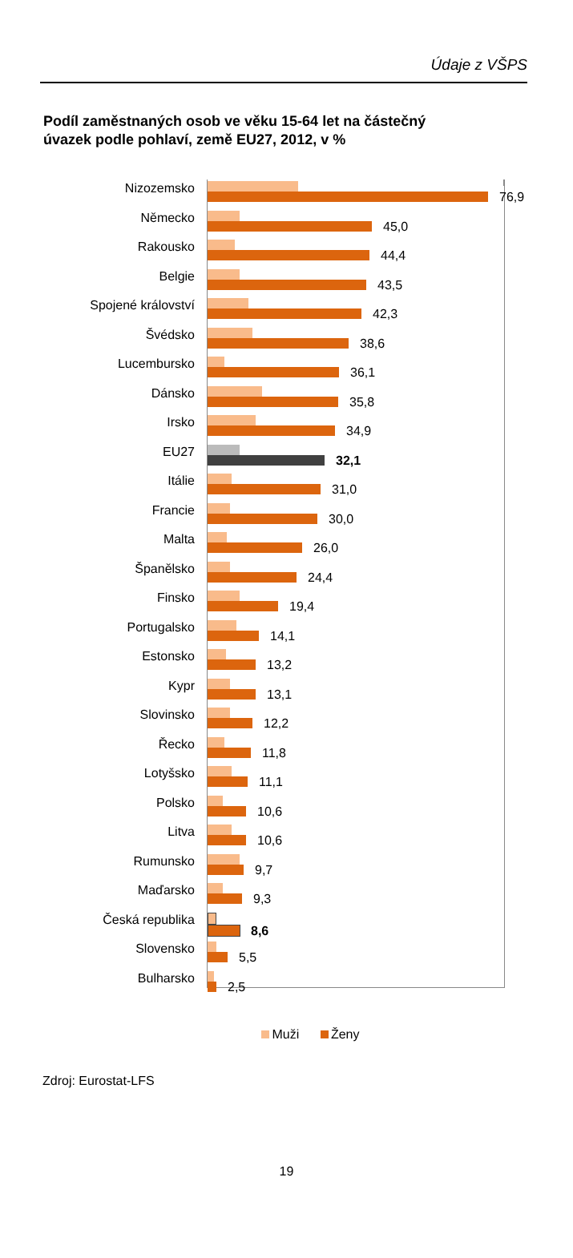Údaje z VŠPS
Podíl zaměstnaných osob ve věku 15-64 let na částečný
úvazek podle pohlaví, země EU27, 2012, v %
Nizozemsko
76,9
Německo
45,0
Rakousko
44,4
Belgie
43,5
Spojené království
42,3
Švédsko
38,6
Lucembursko
36,1
Dánsko
35,8
Irsko
34,9
EU27
32,1
Itálie
31,0
Francie
30,0
Malta
26,0
Španělsko
24,4
Finsko
19,4
Portugalsko
14,1
Estonsko
13,2
Kypr
13,1
Slovinsko
12,2
Řecko
11,8
Lotyšsko
11,1
Polsko
10,6
Litva
10,6
Rumunsko
9,7
Maďarsko
9,3
Česká republika
8,6
Slovensko
5,5
Bulharsko
2,5
Muži Ženy
Zdroj: Eurostat-LFS
19